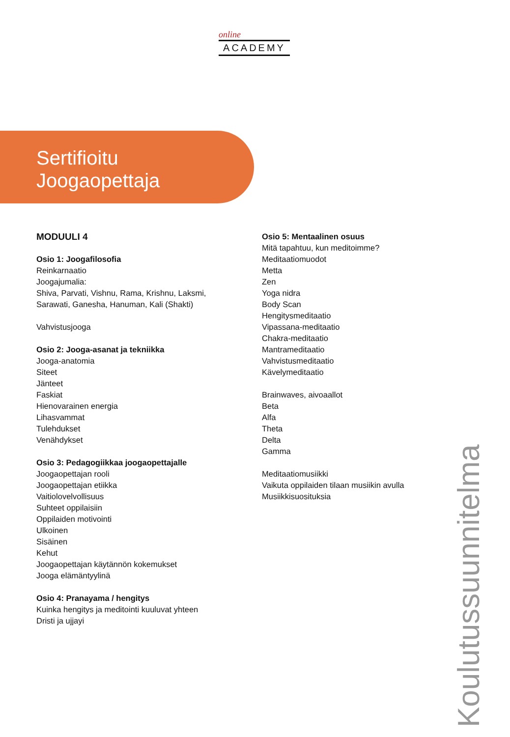online
ACADEMY
Sertifioitu
Joogaopettaja
MODUULI 4
Osio 1: Joogafilosofia
Reinkarnaatio
Joogajumalia:
Shiva, Parvati, Vishnu, Rama, Krishnu, Laksmi, Sarawati, Ganesha, Hanuman, Kali (Shakti)
Vahvistusjooga
Osio 2: Jooga-asanat ja tekniikka
Jooga-anatomia
Siteet
Jänteet
Faskiat
Hienovarainen energia
Lihasvammat
Tulehdukset
Venähdykset
Osio 3: Pedagogiikkaa joogaopettajalle
Joogaopettajan rooli
Joogaopettajan etiikka
Vaitiolovelvollisuus
Suhteet oppilaisiin
Oppilaiden motivointi
Ulkoinen
Sisäinen
Kehut
Joogaopettajan käytännön kokemukset
Jooga elämäntyylinä
Osio 4: Pranayama / hengitys
Kuinka hengitys ja meditointi kuuluvat yhteen
Dristi ja ujjayi
Osio 5: Mentaalinen osuus
Mitä tapahtuu, kun meditoimme?
Meditaatiomuodot
Metta
Zen
Yoga nidra
Body Scan
Hengitysmeditaatio
Vipassana-meditaatio
Chakra-meditaatio
Mantrameditaatio
Vahvistusmeditaatio
Kävelymeditaatio
Brainwaves, aivoaallot
Beta
Alfa
Theta
Delta
Gamma
Meditaatiomusiikki
Vaikuta oppilaiden tilaan musiikin avulla
Musiikkisuosituksia
Koulutussuunnitelma